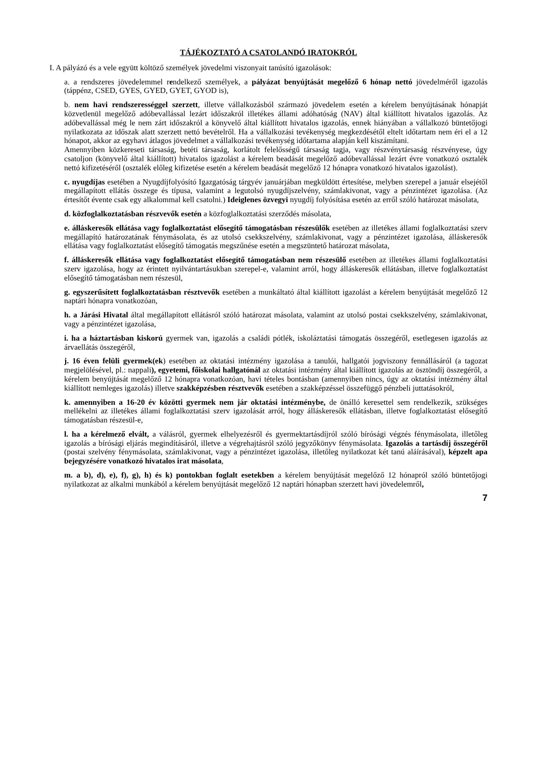TÁJÉKOZTATÓ A CSATOLANDÓ IRATOKRÓL
I. A pályázó és a vele együtt költöző személyek jövedelmi viszonyait tanúsító igazolások:
a. a rendszeres jövedelemmel rendelkező személyek, a pályázat benyújtását megelőző 6 hónap nettó jövedelméről igazolás (táppénz, CSED, GYES, GYED, GYET, GYOD is),
b. nem havi rendszerességgel szerzett, illetve vállalkozásból származó jövedelem esetén a kérelem benyújtásának hónapját közvetlenül megelőző adóbevallással lezárt időszakról illetékes állami adóhatóság (NAV) által kiállított hivatalos igazolás. Az adóbevallással még le nem zárt időszakról a könyvelő által kiállított hivatalos igazolás, ennek hiányában a vállalkozó büntetőjogi nyilatkozata az időszak alatt szerzett nettó bevételről. Ha a vállalkozási tevékenység megkezdésétől eltelt időtartam nem éri el a 12 hónapot, akkor az egyhavi átlagos jövedelmet a vállalkozási tevékenység időtartama alapján kell kiszámítani.
Amennyiben közkereseti társaság, betéti társaság, korlátolt felelősségű társaság tagja, vagy részvénytársaság részvényese, úgy csatoljon (könyvelő által kiállított) hivatalos igazolást a kérelem beadását megelőző adóbevallással lezárt évre vonatkozó osztalék nettó kifizetéséről (osztalék előleg kifizetése esetén a kérelem beadását megelőző 12 hónapra vonatkozó hivatalos igazolást).
c. nyugdíjas esetében a Nyugdíjfolyósító Igazgatóság tárgyév januárjában megküldött értesítése, melyben szerepel a január elsejétől megállapított ellátás összege és típusa, valamint a legutolsó nyugdíjszelvény, számlakivonat, vagy a pénzintézet igazolása. (Az értesítőt évente csak egy alkalommal kell csatolni.) Ideiglenes özvegyi nyugdíj folyósítása esetén az erről szóló határozat másolata,
d. közfoglalkoztatásban részvevők esetén a közfoglalkoztatási szerződés másolata,
e. álláskeresők ellátása vagy foglalkoztatást elősegítő támogatásban részesülők esetében az illetékes állami foglalkoztatási szerv megállapító határozatának fénymásolata, és az utolsó csekkszelvény, számlakivonat, vagy a pénzintézet igazolása, álláskeresők ellátása vagy foglalkoztatást elősegítő támogatás megszűnése esetén a megszüntető határozat másolata,
f. álláskeresők ellátása vagy foglalkoztatást elősegítő támogatásban nem részesülő esetében az illetékes állami foglalkoztatási szerv igazolása, hogy az érintett nyilvántartásukban szerepel-e, valamint arról, hogy álláskeresők ellátásban, illetve foglalkoztatást elősegítő támogatásban nem részesül,
g. egyszerűsített foglalkoztatásban résztvevők esetében a munkáltató által kiállított igazolást a kérelem benyújtását megelőző 12 naptári hónapra vonatkozóan,
h. a Járási Hivatal által megállapított ellátásról szóló határozat másolata, valamint az utolsó postai csekkszelvény, számlakivonat, vagy a pénzintézet igazolása,
i. ha a háztartásban kiskorú gyermek van, igazolás a családi pótlék, iskoláztatási támogatás összegéről, esetlegesen igazolás az árvaellátás összegéről,
j. 16 éven felüli gyermek(ek) esetében az oktatási intézmény igazolása a tanulói, hallgatói jogviszony fennállásáról (a tagozat megjelölésével, pl.: nappali), egyetemi, főiskolai hallgatónál az oktatási intézmény által kiállított igazolás az ösztöndíj összegéről, a kérelem benyújtását megelőző 12 hónapra vonatkozóan, havi tételes bontásban (amennyiben nincs, úgy az oktatási intézmény által kiállított nemleges igazolás) illetve szakképzésben résztvevők esetében a szakképzéssel összefüggő pénzbeli juttatásokról,
k. amennyiben a 16-20 év közötti gyermek nem jár oktatási intézménybe, de önálló keresettel sem rendelkezik, szükséges mellékelni az illetékes állami foglalkoztatási szerv igazolását arról, hogy álláskeresők ellátásban, illetve foglalkoztatást elősegítő támogatásban részesül-e,
l. ha a kérelmező elvált, a válásról, gyermek elhelyezésről és gyermektartásdíjról szóló bírósági végzés fénymásolata, illetőleg igazolás a bírósági eljárás megindításáról, illetve a végrehajtásról szóló jegyzőkönyv fénymásolata. Igazolás a tartásdíj összegéről (postai szelvény fénymásolata, számlakivonat, vagy a pénzintézet igazolása, illetőleg nyilatkozat két tanú aláírásával), képzelt apa bejegyzésére vonatkozó hivatalos irat másolata,
m. a b), d), e), f), g), h) és k) pontokban foglalt esetekben a kérelem benyújtását megelőző 12 hónapról szóló büntetőjogi nyilatkozat az alkalmi munkából a kérelem benyújtását megelőző 12 naptári hónapban szerzett havi jövedelemről,
7